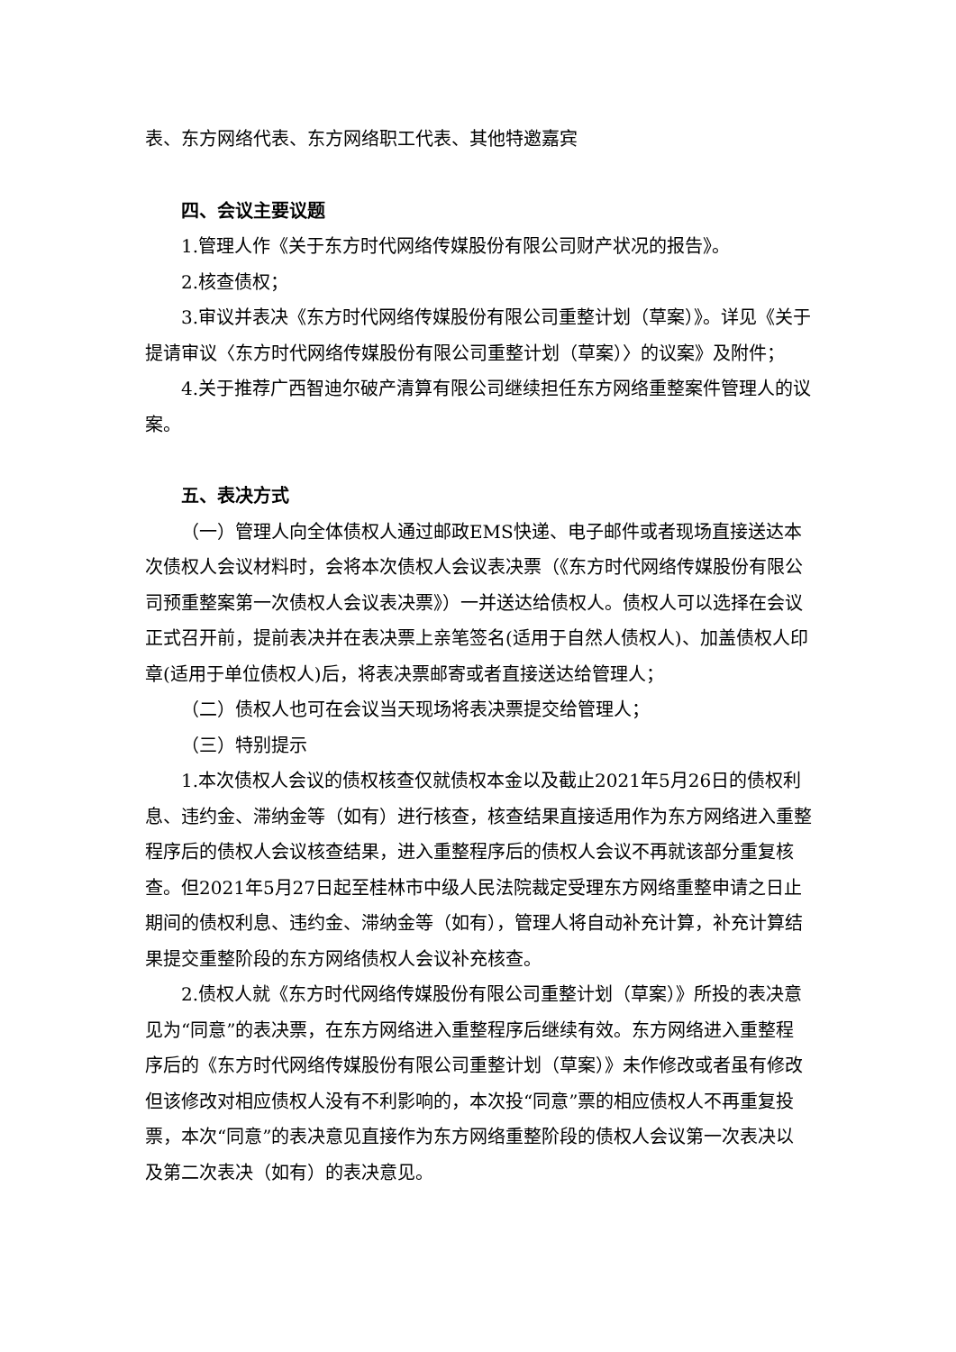表、东方网络代表、东方网络职工代表、其他特邀嘉宾
四、会议主要议题
1.管理人作《关于东方时代网络传媒股份有限公司财产状况的报告》。
2.核查债权；
3.审议并表决《东方时代网络传媒股份有限公司重整计划（草案）》。详见《关于提请审议〈东方时代网络传媒股份有限公司重整计划（草案）〉的议案》及附件；
4.关于推荐广西智迪尔破产清算有限公司继续担任东方网络重整案件管理人的议案。
五、表决方式
（一）管理人向全体债权人通过邮政EMS快递、电子邮件或者现场直接送达本次债权人会议材料时，会将本次债权人会议表决票（《东方时代网络传媒股份有限公司预重整案第一次债权人会议表决票》）一并送达给债权人。债权人可以选择在会议正式召开前，提前表决并在表决票上亲笔签名(适用于自然人债权人)、加盖债权人印章(适用于单位债权人)后，将表决票邮寄或者直接送达给管理人；
（二）债权人也可在会议当天现场将表决票提交给管理人；
（三）特别提示
1.本次债权人会议的债权核查仅就债权本金以及截止2021年5月26日的债权利息、违约金、滞纳金等（如有）进行核查，核查结果直接适用作为东方网络进入重整程序后的债权人会议核查结果，进入重整程序后的债权人会议不再就该部分重复核查。但2021年5月27日起至桂林市中级人民法院裁定受理东方网络重整申请之日止期间的债权利息、违约金、滞纳金等（如有），管理人将自动补充计算，补充计算结果提交重整阶段的东方网络债权人会议补充核查。
2.债权人就《东方时代网络传媒股份有限公司重整计划（草案）》所投的表决意见为“同意”的表决票，在东方网络进入重整程序后继续有效。东方网络进入重整程序后的《东方时代网络传媒股份有限公司重整计划（草案）》未作修改或者虽有修改但该修改对相应债权人没有不利影响的，本次投“同意”票的相应债权人不再重复投票，本次“同意”的表决意见直接作为东方网络重整阶段的债权人会议第一次表决以及第二次表决（如有）的表决意见。